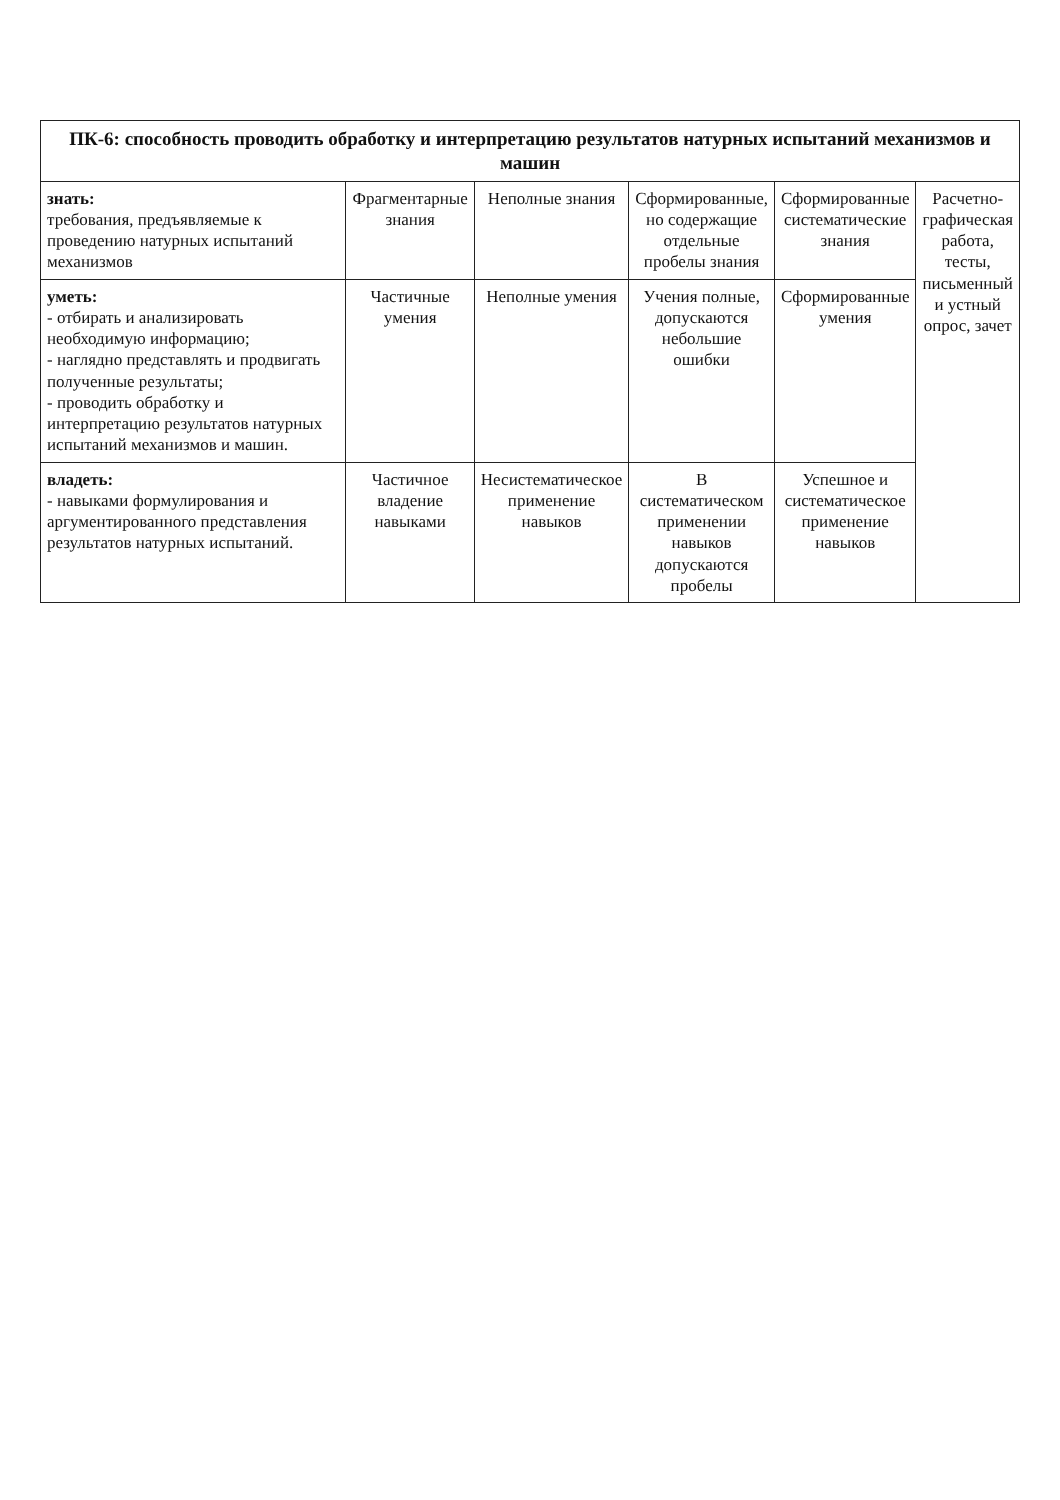| ПК-6: способность проводить обработку и интерпретацию результатов натурных испытаний механизмов и машин | | | | | |
| --- | --- | --- | --- | --- | --- |
| знать: требования, предъявляемые к проведению натурных испытаний механизмов | Фрагментарные знания | Неполные знания | Сформированные, но содержащие отдельные пробелы знания | Сформированные систематические знания | Расчетно-графическая работа, тесты, письменный и устный опрос, зачет |
| уметь: - отбирать и анализировать необходимую информацию; - наглядно представлять и продвигать полученные результаты; - проводить обработку и интерпретацию результатов натурных испытаний механизмов и машин. | Частичные умения | Неполные умения | Учения полные, допускаются небольшие ошибки | Сформированные умения | |
| владеть: - навыками формулирования и аргументированного представления результатов натурных испытаний. | Частичное владение навыками | Несистематическое применение навыков | В систематическом применении навыков допускаются пробелы | Успешное и систематическое применение навыков | |